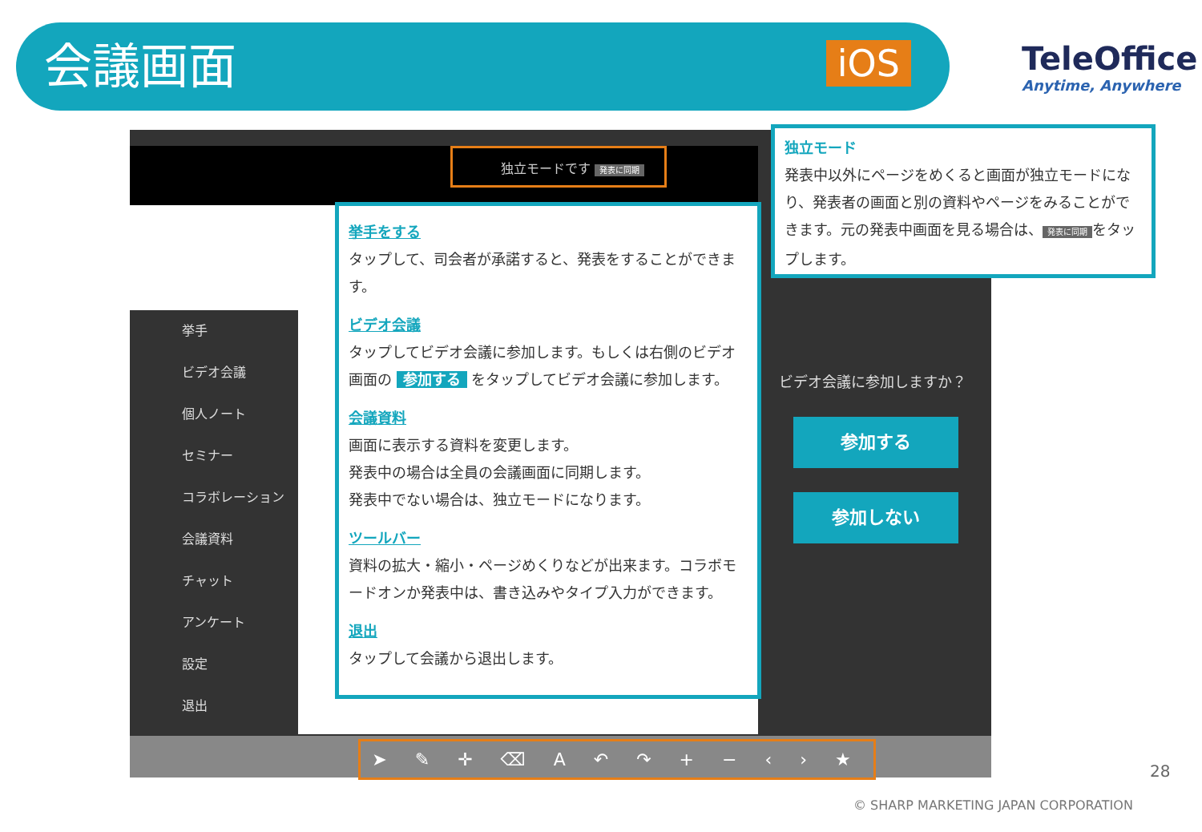会議画面
iOS
TeleOffice
Anytime, Anywhere
独立モードです 発表に同期
挙手
ビデオ会議
個人ノート
セミナー
コラボレーション
会議資料
チャット
アンケート
設定
退出
➤ ✎ ✛ ⌫ A ↶ ↷ + − ‹ › ★
ビデオ会議に参加しますか？
参加する
参加しない
挙手をする
タップして、司会者が承諾すると、発表をすることができます。
ビデオ会議
タップしてビデオ会議に参加します。もしくは右側のビデオ画面の 参加する をタップしてビデオ会議に参加します。
会議資料
画面に表示する資料を変更します。
発表中の場合は全員の会議画面に同期します。
発表中でない場合は、独立モードになります。
ツールバー
資料の拡大・縮小・ページめくりなどが出来ます。コラボモードオンか発表中は、書き込みやタイプ入力ができます。
退出
タップして会議から退出します。
独立モード
発表中以外にページをめくると画面が独立モードになり、発表者の画面と別の資料やページをみることができます。元の発表中画面を見る場合は、 発表に同期 をタップします。
28
© SHARP MARKETING JAPAN CORPORATION